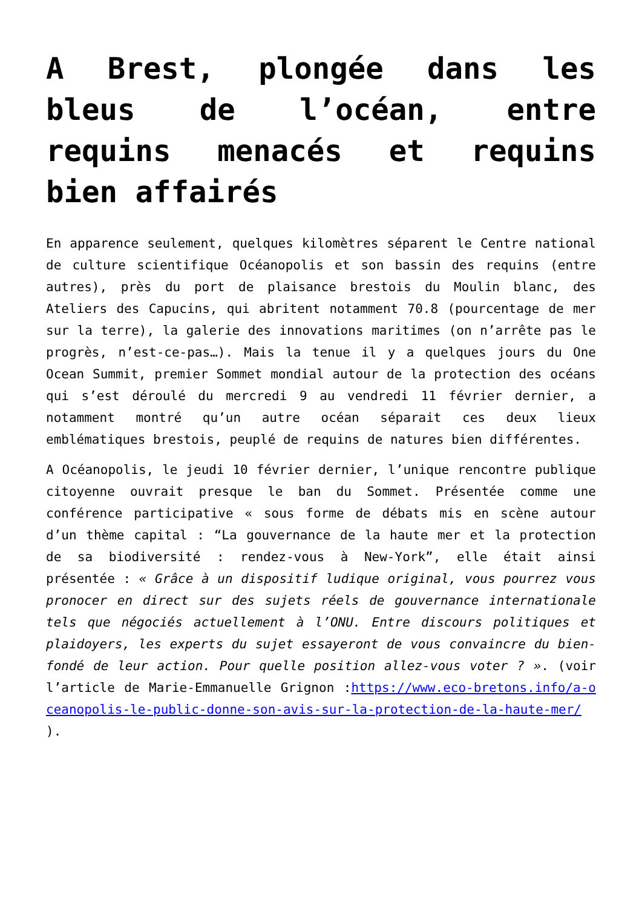A Brest, plongée dans les bleus de l’océan, entre requins menacés et requins bien affairés
En apparence seulement, quelques kilomètres séparent le Centre national de culture scientifique Océanopolis et son bassin des requins (entre autres), près du port de plaisance brestois du Moulin blanc, des Ateliers des Capucins, qui abritent notamment 70.8 (pourcentage de mer sur la terre), la galerie des innovations maritimes (on n’arrête pas le progrès, n’est-ce-pas…). Mais la tenue il y a quelques jours du One Ocean Summit, premier Sommet mondial autour de la protection des océans qui s’est déroulé du mercredi 9 au vendredi 11 février dernier, a notamment montré qu’un autre océan séparait ces deux lieux emblématiques brestois, peuplé de requins de natures bien différentes.
A Océanopolis, le jeudi 10 février dernier, l’unique rencontre publique citoyenne ouvrait presque le ban du Sommet. Présentée comme une conférence participative « sous forme de débats mis en scène autour d’un thème capital : “La gouvernance de la haute mer et la protection de sa biodiversité : rendez-vous à New-York”, elle était ainsi présentée : « Grâce à un dispositif ludique original, vous pourrez vous pronocer en direct sur des sujets réels de gouvernance internationale tels que négociés actuellement à l’ONU. Entre discours politiques et plaidoyers, les experts du sujet essayeront de vous convaincre du bien-fondé de leur action. Pour quelle position allez-vous voter ? ». (voir l’article de Marie-Emmanuelle Grignon :https://www.eco-bretons.info/a-oceanopolis-le-public-donne-son-avis-sur-la-protection-de-la-haute-mer/ ).